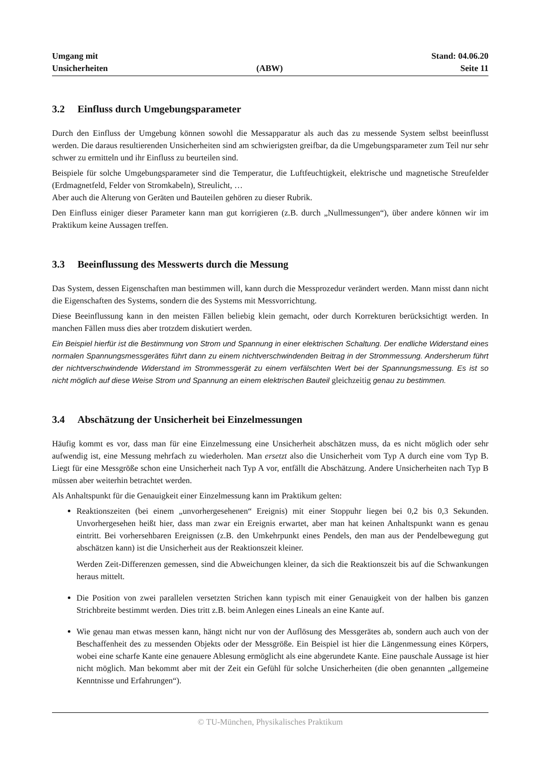Umgang mit
Unsicherheiten
(ABW)
Stand: 04.06.20
Seite 11
3.2 Einfluss durch Umgebungsparameter
Durch den Einfluss der Umgebung können sowohl die Messapparatur als auch das zu messende System selbst beeinflusst werden. Die daraus resultierenden Unsicherheiten sind am schwierigsten greifbar, da die Umgebungsparameter zum Teil nur sehr schwer zu ermitteln und ihr Einfluss zu beurteilen sind.
Beispiele für solche Umgebungsparameter sind die Temperatur, die Luftfeuchtigkeit, elektrische und magnetische Streufelder (Erdmagnetfeld, Felder von Stromkabeln), Streulicht, …
Aber auch die Alterung von Geräten und Bauteilen gehören zu dieser Rubrik.
Den Einfluss einiger dieser Parameter kann man gut korrigieren (z.B. durch „Nullmessungen“), über andere können wir im Praktikum keine Aussagen treffen.
3.3 Beeinflussung des Messwerts durch die Messung
Das System, dessen Eigenschaften man bestimmen will, kann durch die Messprozedur verändert werden. Mann misst dann nicht die Eigenschaften des Systems, sondern die des Systems mit Messvorrichtung.
Diese Beeinflussung kann in den meisten Fällen beliebig klein gemacht, oder durch Korrekturen berücksichtigt werden. In manchen Fällen muss dies aber trotzdem diskutiert werden.
Ein Beispiel hierfür ist die Bestimmung von Strom und Spannung in einer elektrischen Schaltung. Der endliche Widerstand eines normalen Spannungsmessgerätes führt dann zu einem nichtverschwindenden Beitrag in der Strommessung. Andersherum führt der nichtverschwindende Widerstand im Strommessgerät zu einem verfälschten Wert bei der Spannungsmessung. Es ist so nicht möglich auf diese Weise Strom und Spannung an einem elektrischen Bauteil gleichzeitig genau zu bestimmen.
3.4 Abschätzung der Unsicherheit bei Einzelmessungen
Häufig kommt es vor, dass man für eine Einzelmessung eine Unsicherheit abschätzen muss, da es nicht möglich oder sehr aufwendig ist, eine Messung mehrfach zu wiederholen. Man ersetzt also die Unsicherheit vom Typ A durch eine vom Typ B. Liegt für eine Messgröße schon eine Unsicherheit nach Typ A vor, entfällt die Abschätzung. Andere Unsicherheiten nach Typ B müssen aber weiterhin betrachtet werden.
Als Anhaltspunkt für die Genauigkeit einer Einzelmessung kann im Praktikum gelten:
Reaktionszeiten (bei einem „unvorhergesehenen“ Ereignis) mit einer Stoppuhr liegen bei 0,2 bis 0,3 Sekunden. Unvorhergesehen heißt hier, dass man zwar ein Ereignis erwartet, aber man hat keinen Anhaltspunkt wann es genau eintritt. Bei vorhersehbaren Ereignissen (z.B. den Umkehrpunkt eines Pendels, den man aus der Pendelbewegung gut abschätzen kann) ist die Unsicherheit aus der Reaktionszeit kleiner.
Werden Zeit-Differenzen gemessen, sind die Abweichungen kleiner, da sich die Reaktionszeit bis auf die Schwankungen heraus mittelt.
Die Position von zwei parallelen versetzten Strichen kann typisch mit einer Genauigkeit von der halben bis ganzen Strichbreite bestimmt werden. Dies tritt z.B. beim Anlegen eines Lineals an eine Kante auf.
Wie genau man etwas messen kann, hängt nicht nur von der Auflösung des Messgerätes ab, sondern auch auch von der Beschaffenheit des zu messenden Objekts oder der Messgröße. Ein Beispiel ist hier die Längenmessung eines Körpers, wobei eine scharfe Kante eine genauere Ablesung ermöglicht als eine abgerundete Kante. Eine pauschale Aussage ist hier nicht möglich. Man bekommt aber mit der Zeit ein Gefühl für solche Unsicherheiten (die oben genannten „allgemeine Kenntnisse und Erfahrungen“).
© TU-München, Physikalisches Praktikum